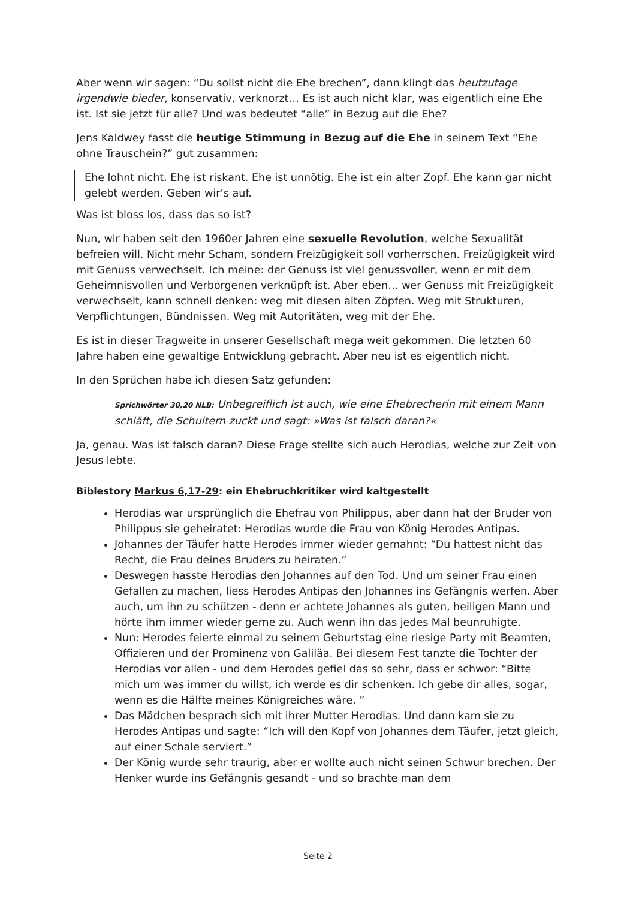Aber wenn wir sagen: “Du sollst nicht die Ehe brechen”, dann klingt das heutzutage irgendwie bieder, konservativ, verknorzt… Es ist auch nicht klar, was eigentlich eine Ehe ist. Ist sie jetzt für alle? Und was bedeutet “alle” in Bezug auf die Ehe?
Jens Kaldwey fasst die heutige Stimmung in Bezug auf die Ehe in seinem Text “Ehe ohne Trauschein?” gut zusammen:
Ehe lohnt nicht. Ehe ist riskant. Ehe ist unnötig. Ehe ist ein alter Zopf. Ehe kann gar nicht gelebt werden. Geben wir’s auf.
Was ist bloss los, dass das so ist?
Nun, wir haben seit den 1960er Jahren eine sexuelle Revolution, welche Sexualität befreien will. Nicht mehr Scham, sondern Freizügigkeit soll vorherrschen. Freizügigkeit wird mit Genuss verwechselt. Ich meine: der Genuss ist viel genussvoller, wenn er mit dem Geheimnisvollen und Verborgenen verknüpft ist. Aber eben… wer Genuss mit Freizügigkeit verwechselt, kann schnell denken: weg mit diesen alten Zöpfen. Weg mit Strukturen, Verpflichtungen, Bündnissen. Weg mit Autoritäten, weg mit der Ehe.
Es ist in dieser Tragweite in unserer Gesellschaft mega weit gekommen. Die letzten 60 Jahre haben eine gewaltige Entwicklung gebracht. Aber neu ist es eigentlich nicht.
In den Sprüchen habe ich diesen Satz gefunden:
Sprichwörter 30,20 NLB: Unbegreiflich ist auch, wie eine Ehebrecherin mit einem Mann schläft, die Schultern zuckt und sagt: »Was ist falsch daran?«
Ja, genau. Was ist falsch daran? Diese Frage stellte sich auch Herodias, welche zur Zeit von Jesus lebte.
Biblestory Markus 6,17-29: ein Ehebruchkritiker wird kaltgestellt
Herodias war ursprünglich die Ehefrau von Philippus, aber dann hat der Bruder von Philippus sie geheiratet: Herodias wurde die Frau von König Herodes Antipas.
Johannes der Täufer hatte Herodes immer wieder gemahnt: “Du hattest nicht das Recht, die Frau deines Bruders zu heiraten.”
Deswegen hasste Herodias den Johannes auf den Tod. Und um seiner Frau einen Gefallen zu machen, liess Herodes Antipas den Johannes ins Gefängnis werfen. Aber auch, um ihn zu schützen - denn er achtete Johannes als guten, heiligen Mann und hörte ihm immer wieder gerne zu. Auch wenn ihn das jedes Mal beunruhigte.
Nun: Herodes feierte einmal zu seinem Geburtstag eine riesige Party mit Beamten, Offizieren und der Prominenz von Galiläa. Bei diesem Fest tanzte die Tochter der Herodias vor allen - und dem Herodes gefiel das so sehr, dass er schwor: “Bitte mich um was immer du willst, ich werde es dir schenken. Ich gebe dir alles, sogar, wenn es die Hälfte meines Königreiches wäre. ”
Das Mädchen besprach sich mit ihrer Mutter Herodias. Und dann kam sie zu Herodes Antipas und sagte: “Ich will den Kopf von Johannes dem Täufer, jetzt gleich, auf einer Schale serviert.”
Der König wurde sehr traurig, aber er wollte auch nicht seinen Schwur brechen. Der Henker wurde ins Gefängnis gesandt - und so brachte man dem
Seite 2